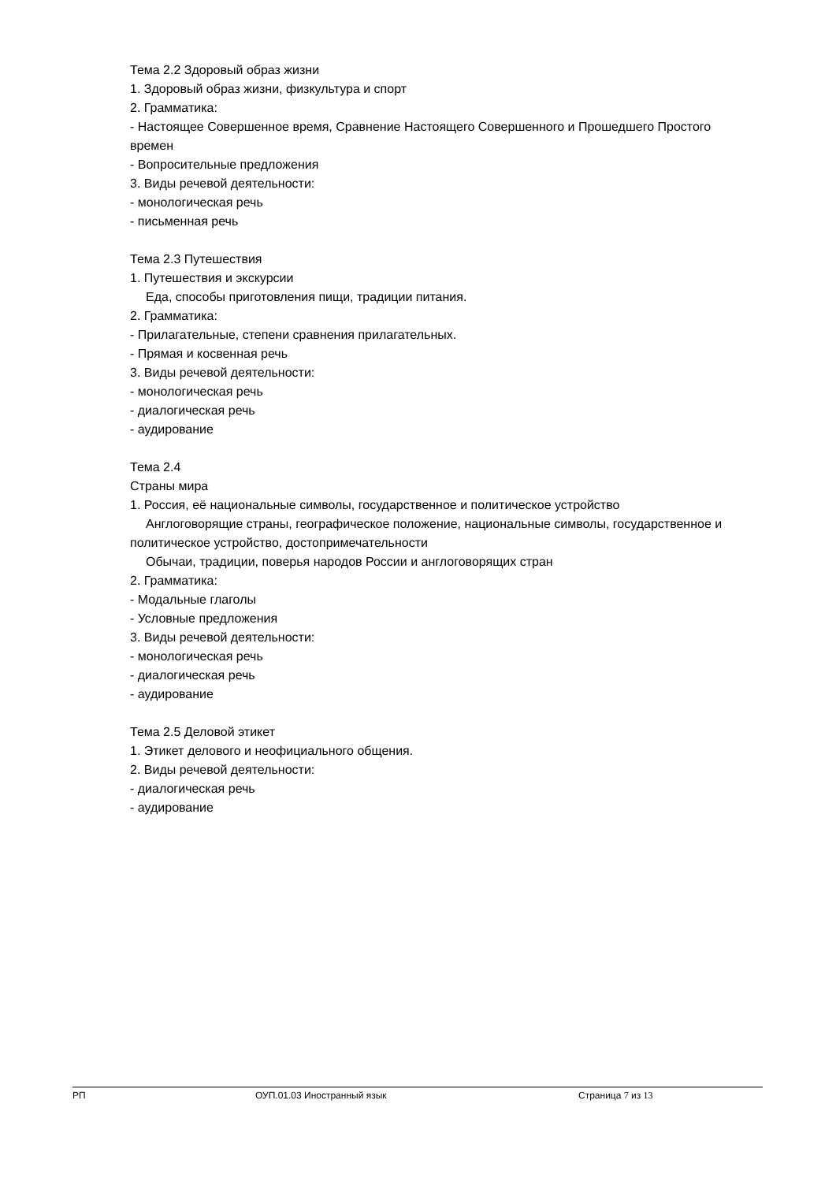Тема 2.2 Здоровый образ жизни
1. Здоровый образ жизни, физкультура и спорт
2. Грамматика:
- Настоящее Совершенное время, Сравнение Настоящего Совершенного и Прошедшего Простого времен
- Вопросительные предложения
3. Виды речевой деятельности:
- монологическая речь
- письменная речь
Тема 2.3 Путешествия
1. Путешествия и экскурсии
Еда, способы приготовления пищи, традиции питания.
2. Грамматика:
- Прилагательные, степени сравнения прилагательных.
- Прямая и косвенная речь
3. Виды речевой деятельности:
- монологическая речь
- диалогическая речь
- аудирование
Тема 2.4
Страны мира
1. Россия, её национальные символы, государственное и политическое устройство
Англоговорящие страны, географическое положение, национальные символы, государственное и политическое устройство, достопримечательности
Обычаи, традиции, поверья народов России и англоговорящих стран
2. Грамматика:
- Модальные глаголы
- Условные предложения
3. Виды речевой деятельности:
- монологическая речь
- диалогическая речь
- аудирование
Тема 2.5 Деловой этикет
1. Этикет делового и неофициального общения.
2. Виды речевой деятельности:
- диалогическая речь
- аудирование
РП ОУП.01.03 Иностранный язык Страница 7 из 13